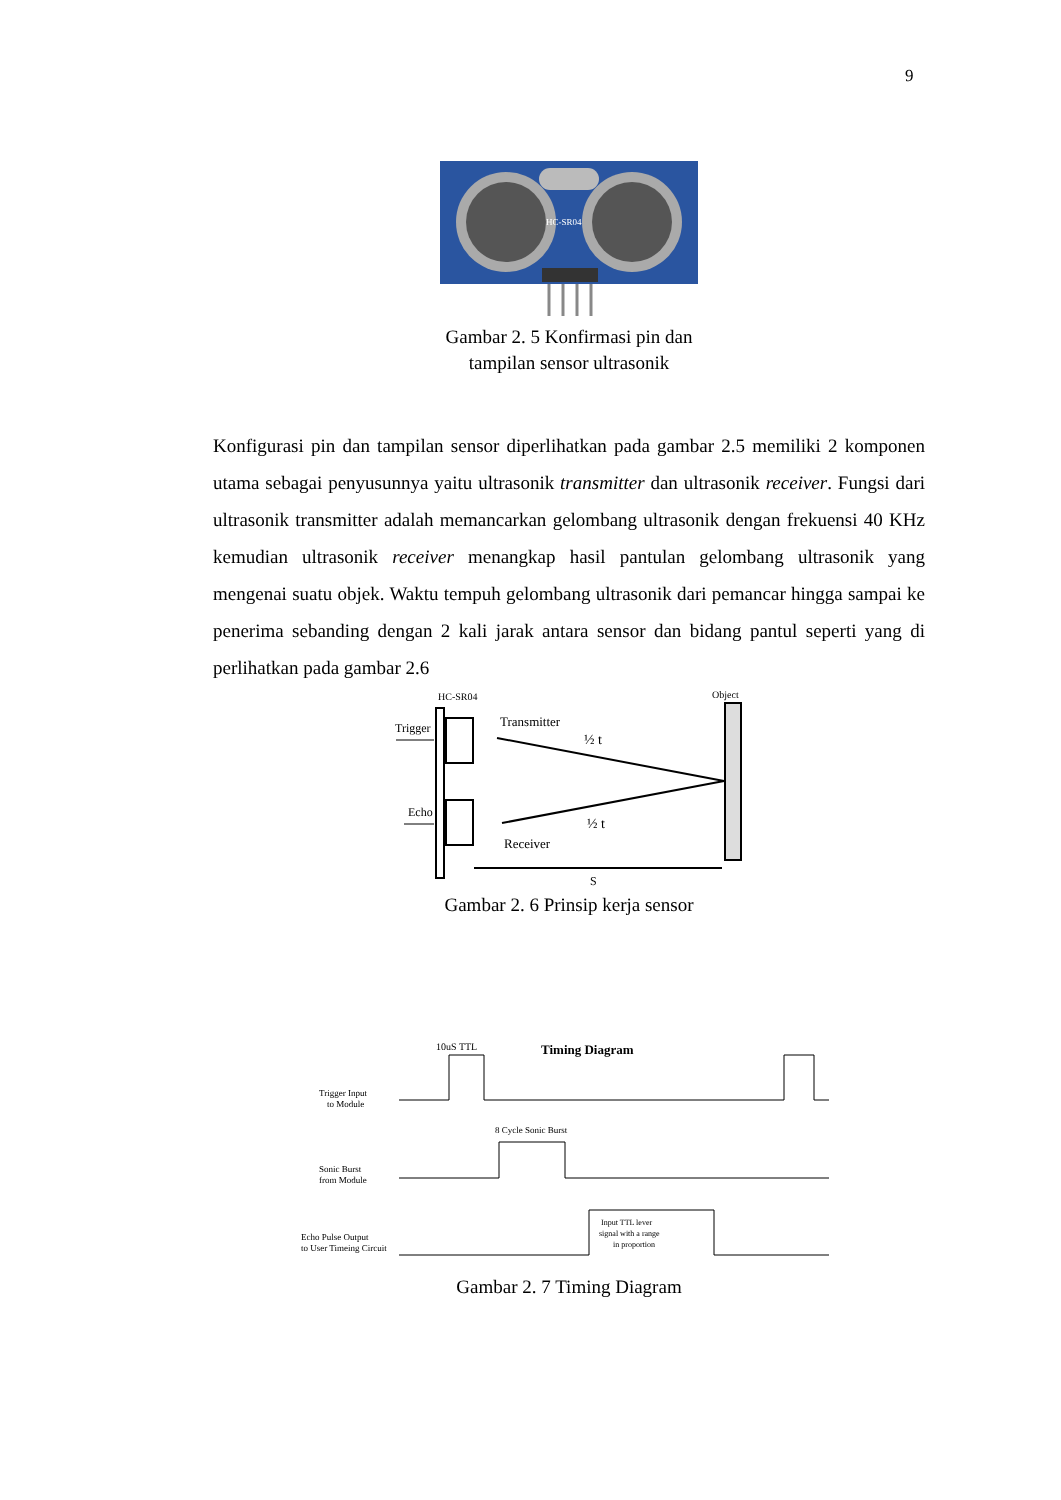9
HC-SR04
Gambar 2. 5 Konfirmasi pin dan
tampilan sensor ultrasonik
Konfigurasi pin dan tampilan sensor diperlihatkan pada gambar 2.5 memiliki 2 komponen utama sebagai penyusunnya yaitu ultrasonik transmitter dan ultrasonik receiver. Fungsi dari ultrasonik transmitter adalah memancarkan gelombang ultrasonik dengan frekuensi 40 KHz kemudian ultrasonik receiver menangkap hasil pantulan gelombang ultrasonik yang mengenai suatu objek. Waktu tempuh gelombang ultrasonik dari pemancar hingga sampai ke penerima sebanding dengan 2 kali jarak antara sensor dan bidang pantul seperti yang di perlihatkan pada gambar 2.6
HC-SR04
Object
Trigger
Echo
Transmitter
Receiver
½ t
½ t
S
Gambar 2. 6 Prinsip kerja sensor
10uS TTL
Timing Diagram
Trigger Input
to Module
8 Cycle Sonic Burst
Sonic Burst
from Module
Echo Pulse Output
to User Timeing Circuit
Input TTL lever
signal with a range
in proportion
Gambar 2. 7 Timing Diagram